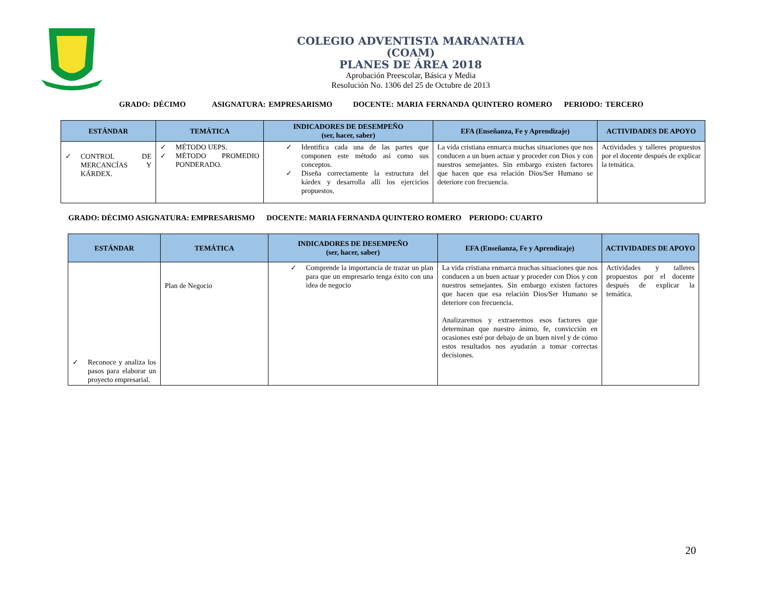COLEGIO ADVENTISTA MARANATHA
(COAM)
PLANES DE ÁREA 2018
Aprobación Preescolar, Básica y Media
Resolución No. 1306 del 25 de Octubre de 2013
GRADO: DÉCIMO ASIGNATURA: EMPRESARISMO DOCENTE: MARIA FERNANDA QUINTERO ROMERO PERIODO: TERCERO
| ESTÁNDAR | TEMÁTICA | INDICADORES DE DESEMPEÑO (ser, hacer, saber) | EFA (Enseñanza, Fe y Aprendizaje) | ACTIVIDADES DE APOYO |
| --- | --- | --- | --- | --- |
| ✓ CONTROL DE MERCANCÍAS Y KÁRDEX. | ✓ MÉTODO UEPS. ✓ MÉTODO PROMEDIO PONDERADO. | ✓ Identifica cada una de las partes que componen este método así como sus conceptos. ✓ Diseña correctamente la estructura del kárdex y desarrolla allí los ejercicios propuestos. | La vida cristiana enmarca muchas situaciones que nos conducen a un buen actuar y proceder con Dios y con nuestros semejantes. Sin embargo existen factores que hacen que esa relación Dios/Ser Humano se deteriore con frecuencia. | Actividades y talleres propuestos por el docente después de explicar la temática. |
GRADO: DÉCIMO ASIGNATURA: EMPRESARISMO DOCENTE: MARIA FERNANDA QUINTERO ROMERO PERIODO: CUARTO
| ESTÁNDAR | TEMÁTICA | INDICADORES DE DESEMPEÑO (ser, hacer, saber) | EFA (Enseñanza, Fe y Aprendizaje) | ACTIVIDADES DE APOYO |
| --- | --- | --- | --- | --- |
| ✓ Reconoce y analiza los pasos para elaborar un proyecto empresarial. | Plan de Negocio | ✓ Comprende la importancia de trazar un plan para que un empresario tenga éxito con una idea de negocio | La vida cristiana enmarca muchas situaciones que nos conducen a un buen actuar y proceder con Dios y con nuestros semejantes. Sin embargo existen factores que hacen que esa relación Dios/Ser Humano se deteriore con frecuencia. Analizaremos y extraeremos esos factores que determinan que nuestro ánimo, fe, convicción en ocasiones esté por debajo de un buen nivel y de cómo estos resultados nos ayudarán a tomar correctas decisiones. | Actividades y talleres propuestos por el docente después de explicar la temática. |
20